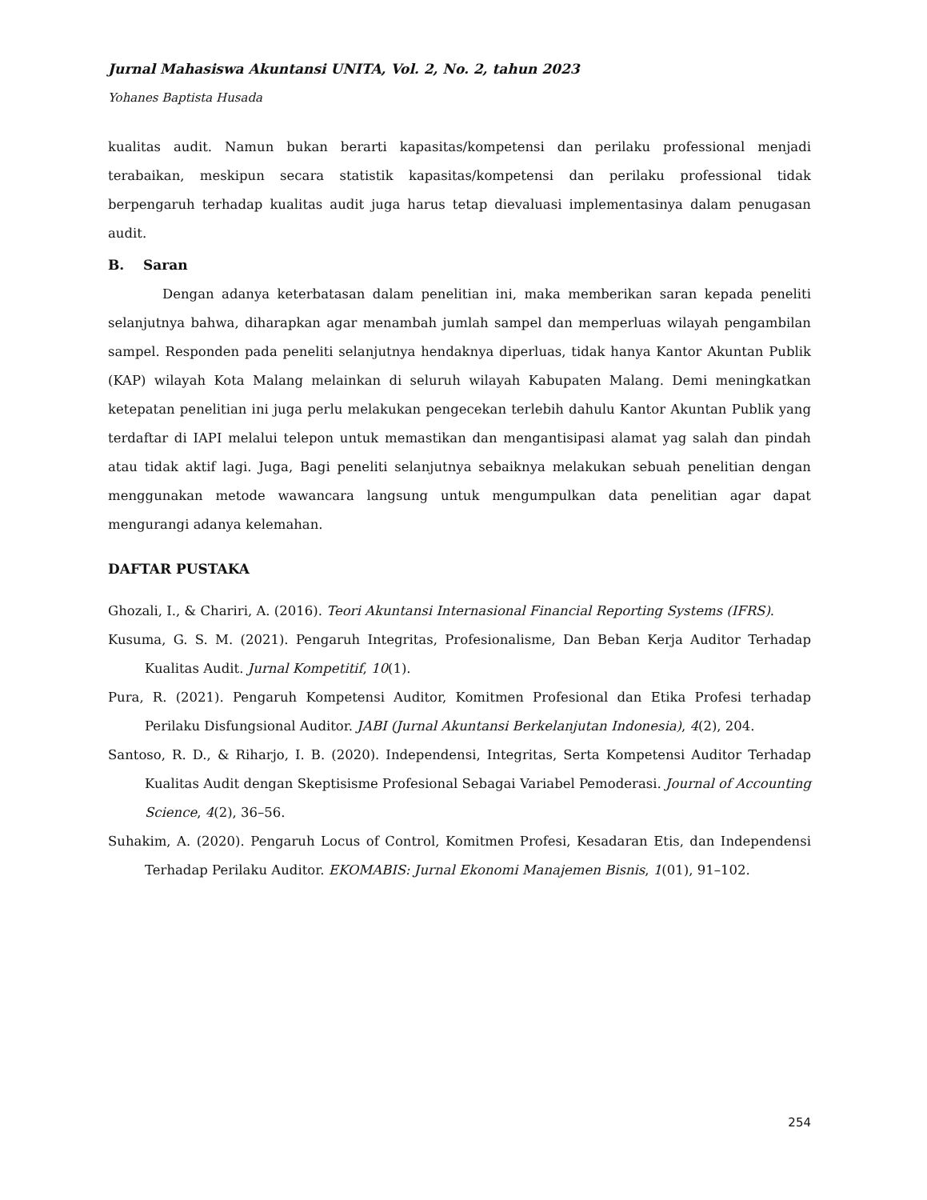Jurnal Mahasiswa Akuntansi UNITA, Vol. 2, No. 2, tahun 2023
Yohanes Baptista Husada
kualitas audit. Namun bukan berarti kapasitas/kompetensi dan perilaku professional menjadi terabaikan, meskipun secara statistik kapasitas/kompetensi dan perilaku professional tidak berpengaruh terhadap kualitas audit juga harus tetap dievaluasi implementasinya dalam penugasan audit.
B. Saran
Dengan adanya keterbatasan dalam penelitian ini, maka memberikan saran kepada peneliti selanjutnya bahwa, diharapkan agar menambah jumlah sampel dan memperluas wilayah pengambilan sampel. Responden pada peneliti selanjutnya hendaknya diperluas, tidak hanya Kantor Akuntan Publik (KAP) wilayah Kota Malang melainkan di seluruh wilayah Kabupaten Malang. Demi meningkatkan ketepatan penelitian ini juga perlu melakukan pengecekan terlebih dahulu Kantor Akuntan Publik yang terdaftar di IAPI melalui telepon untuk memastikan dan mengantisipasi alamat yag salah dan pindah atau tidak aktif lagi. Juga, Bagi peneliti selanjutnya sebaiknya melakukan sebuah penelitian dengan menggunakan metode wawancara langsung untuk mengumpulkan data penelitian agar dapat mengurangi adanya kelemahan.
DAFTAR PUSTAKA
Ghozali, I., & Chariri, A. (2016). Teori Akuntansi Internasional Financial Reporting Systems (IFRS).
Kusuma, G. S. M. (2021). Pengaruh Integritas, Profesionalisme, Dan Beban Kerja Auditor Terhadap Kualitas Audit. Jurnal Kompetitif, 10(1).
Pura, R. (2021). Pengaruh Kompetensi Auditor, Komitmen Profesional dan Etika Profesi terhadap Perilaku Disfungsional Auditor. JABI (Jurnal Akuntansi Berkelanjutan Indonesia), 4(2), 204.
Santoso, R. D., & Riharjo, I. B. (2020). Independensi, Integritas, Serta Kompetensi Auditor Terhadap Kualitas Audit dengan Skeptisisme Profesional Sebagai Variabel Pemoderasi. Journal of Accounting Science, 4(2), 36–56.
Suhakim, A. (2020). Pengaruh Locus of Control, Komitmen Profesi, Kesadaran Etis, dan Independensi Terhadap Perilaku Auditor. EKOMABIS: Jurnal Ekonomi Manajemen Bisnis, 1(01), 91–102.
254